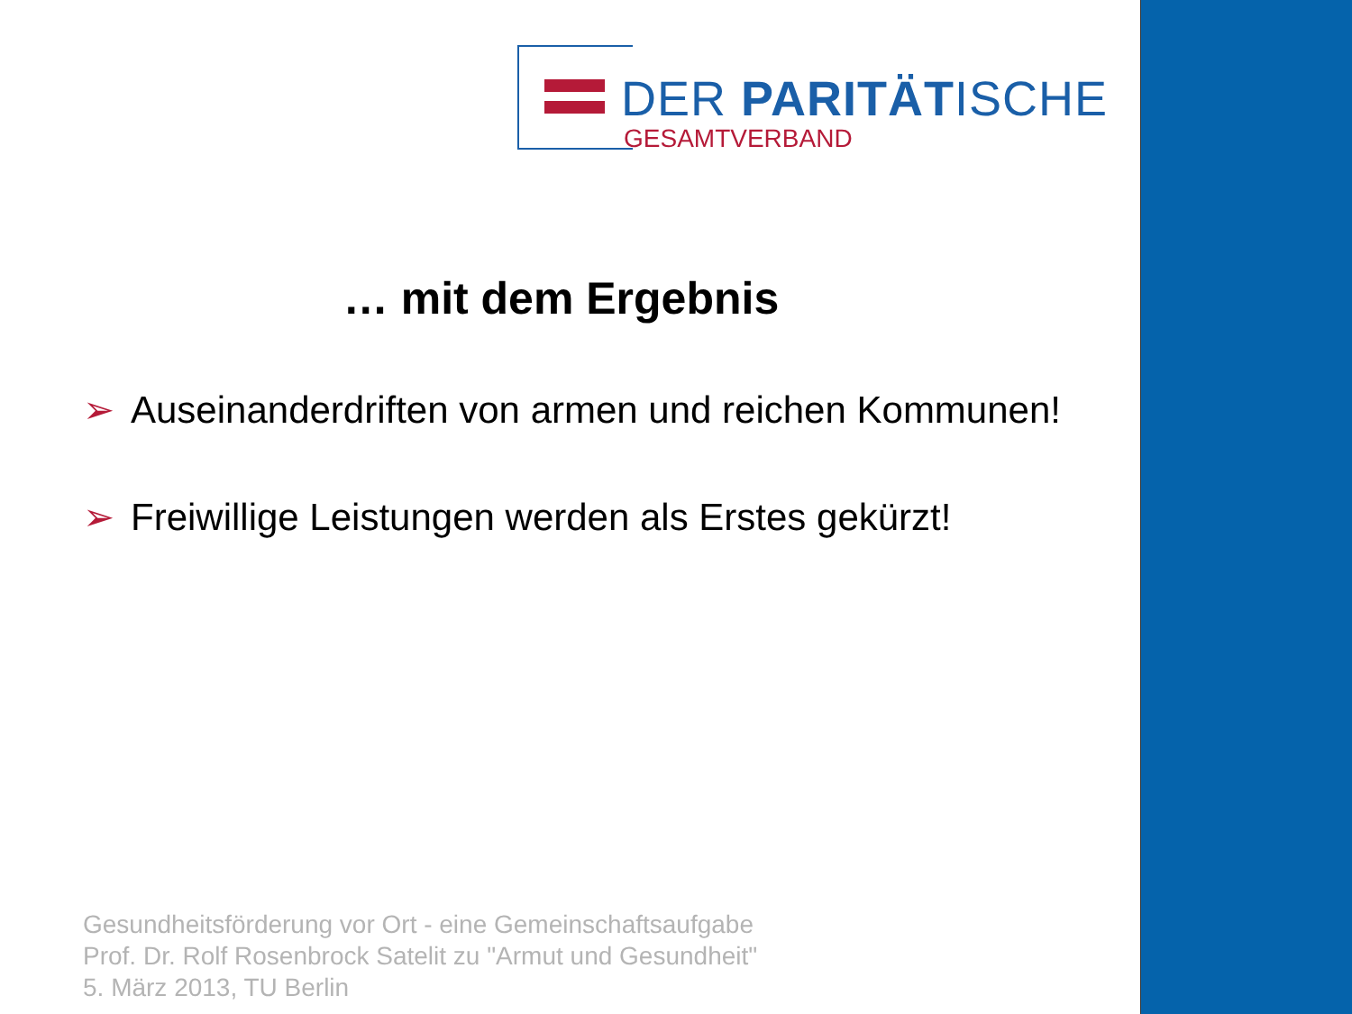DER PARITÄTISCHE
GESAMTVERBAND
… mit dem Ergebnis
➢ Auseinanderdriften von armen und reichen Kommunen!
➢ Freiwillige Leistungen werden als Erstes gekürzt!
Gesundheitsförderung vor Ort - eine Gemeinschaftsaufgabe
Prof. Dr. Rolf Rosenbrock Satelit zu "Armut und Gesundheit"
5. März 2013, TU Berlin